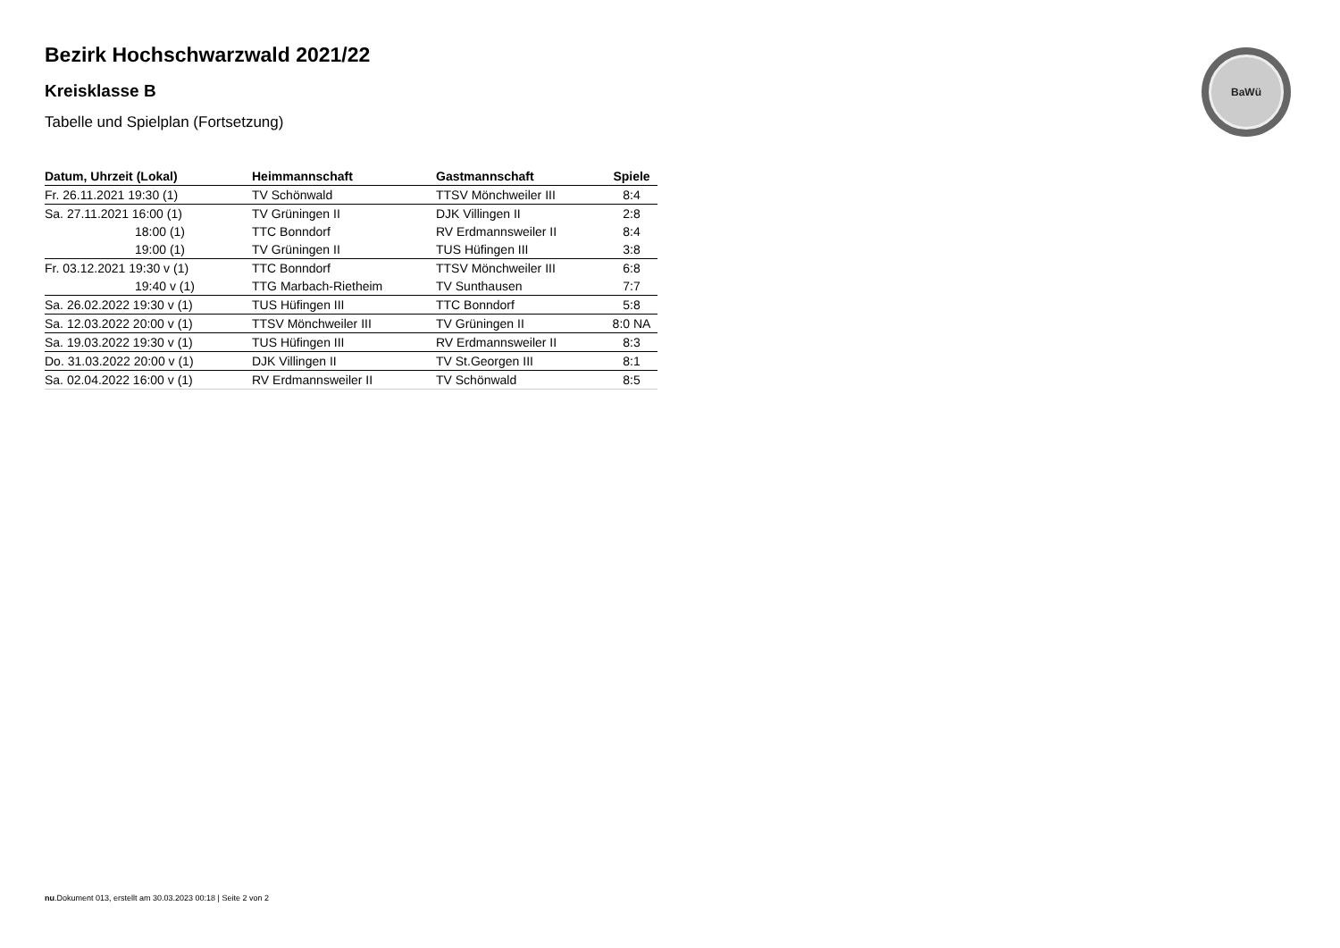BaWü
Bezirk Hochschwarzwald 2021/22
Kreisklasse B
Tabelle und Spielplan (Fortsetzung)
| Datum, Uhrzeit (Lokal) | Heimmannschaft | Gastmannschaft | Spiele |
| --- | --- | --- | --- |
| Fr. 26.11.2021 19:30 (1) | TV Schönwald | TTSV Mönchweiler III | 8:4 |
| Sa. 27.11.2021 16:00 (1) | TV Grüningen II | DJK Villingen II | 2:8 |
| 18:00 (1) | TTC Bonndorf | RV Erdmannsweiler II | 8:4 |
| 19:00 (1) | TV Grüningen II | TUS Hüfingen III | 3:8 |
| Fr. 03.12.2021 19:30 v (1) | TTC Bonndorf | TTSV Mönchweiler III | 6:8 |
| 19:40 v (1) | TTG Marbach-Rietheim | TV Sunthausen | 7:7 |
| Sa. 26.02.2022 19:30 v (1) | TUS Hüfingen III | TTC Bonndorf | 5:8 |
| Sa. 12.03.2022 20:00 v (1) | TTSV Mönchweiler III | TV Grüningen II | 8:0 NA |
| Sa. 19.03.2022 19:30 v (1) | TUS Hüfingen III | RV Erdmannsweiler II | 8:3 |
| Do. 31.03.2022 20:00 v (1) | DJK Villingen II | TV St.Georgen III | 8:1 |
| Sa. 02.04.2022 16:00 v (1) | RV Erdmannsweiler II | TV Schönwald | 8:5 |
nu.Dokument 013, erstellt am 30.03.2023 00:18 | Seite 2 von 2